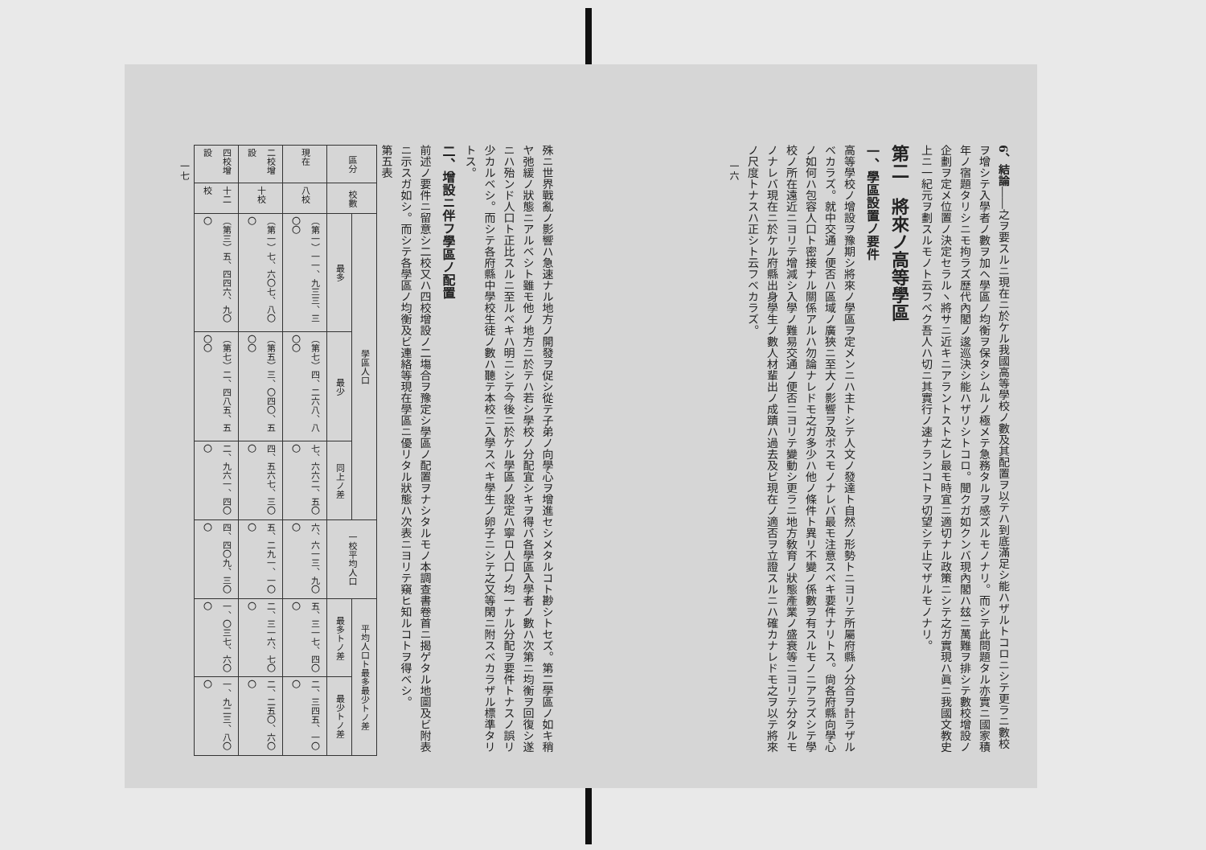6、結論――之ヲ要スルニ現在ニ於ケル我國高等學校ノ數及其配置ヲ以テハ到底滿足シ能ハザルトコロニシテ更ラニ數校ヲ增シテ入學者ノ數ヲ加ヘ學區ノ均衡ヲ保タシムルノ極メテ急務タルヲ感ズルモノナリ。而シテ此問題タル亦實ニ國家積年ノ宿題タリシニモ拘ラズ歷代內閣ノ逡巡決シ能ハザリシトコロ。聞クガ如クンバ現內閣ハ玆ニ萬難ヲ排シテ數校增設ノ企劃ヲ定メ位置ノ決定セラルヽ將サニ近キニアラントスト之レ最モ時宜ニ適切ナル政策ニシテ之ガ實現ハ眞ニ我國文教史上ニ一紀元ヲ劃スルモノト云フベク吾人ハ切ニ其實行ノ速ナランコトヲ切望シテ止マザルモノナリ。
第二　將來ノ高等學區
一、學區設置ノ要件
高等學校ノ增設ヲ豫期シ將來ノ學區ヲ定メンニハ主トシテ人文ノ發達ト自然ノ形勢トニヨリテ所屬府縣ノ分合ヲ計ラザルベカラズ。就中交通ノ便否ハ區域ノ廣狹ニ至大ノ影響ヲ及ボスモノナレバ最モ注意スベキ要件ナリトス。尙各府縣向學心ノ如何ハ包容人口ト密接ナル關係アルハ勿論ナレドモ之ガ多少ハ他ノ條件ト異リ不變ノ係數ヲ有スルモノニアラズシテ學校ノ所在遠近ニヨリテ增減シ入學ノ難易交通ノ便否ニヨリテ變動シ更ラニ地方敎育ノ狀態產業ノ盛衰等ニヨリテ分タルモノナレバ現在ニ於ケル府縣出身學生ノ數人材輩出ノ成蹟ハ過去及ビ現在ノ適否ヲ立證スルニハ確カナレドモ之ヲ以テ將來ノ尺度トナスハ正シト云フベカラズ。
一六
殊ニ世界戰亂ノ影響ハ急速ナル地方ノ開發ヲ促シ從テ子弟ノ向學心ヲ增進セシメタルコト尠シトセズ。第二學區ノ如キ稍ヤ弛緩ノ狀態ニアルベシト雖モ他ノ地方ニ於テハ若シ學校ノ分配宜シキヲ得バ各學區入學者ノ數ハ次第ニ均衡ヲ回復シ遂ニハ殆ンド人口ト正比スルニ至ルベキハ明ニシテ今後ニ於ケル學區ノ設定ハ寧ロ人口ノ均一ナル分配ヲ要件トナスノ誤リ少カルベシ。而シテ各府縣中學校生徒ノ數ハ聽テ本校ニ入學スベキ學生ノ卵子ニシテ之又等閑ニ附スベカラザル標準タリトス。
二、增設ニ伴フ學區ノ配置
前述ノ要件ニ留意シ二校又ハ四校增設ノ二塲合ヲ豫定シ學區ノ配置ヲナシタルモノ本調查書卷首ニ揭ゲタル地圖及ビ附表ニ示スガ如シ。而シテ各學區ノ均衡及ビ連絡等現在學區ニ優リタル狀態ハ次表ニヨリテ窺ヒ知ルコトヲ得ベシ。
第五表
| 區分 | 校數 | 學區人口 | | | 一校平均人口 | 平均人口ト最多最少トノ差 | |
| --- | --- | --- | --- | --- | --- | --- | --- |
| | | 最多 | 最少 | 同上ノ差 | | 最多トノ差 | 最少トノ差 |
| 現在 | 八校 | （第一）一一、九三三、三〇〇 | （第七）四、二六八、八〇〇 | 七、六六二、五〇〇 | 六、六一三、九〇〇 | 五、三一七、四〇〇 | 二、三四五、一〇〇 |
| 二校增設 | 十校 | （第一）七、六〇七、八〇〇 | （第五）三、〇四〇、五〇〇 | 四、五六七、三〇〇 | 五、二九一、一〇〇 | 二、三一六、七〇〇 | 二、二五〇、六〇〇 |
| 四校增設 | 十二校 | （第三）五、四四六、九〇〇 | （第七）二、四八五、五〇〇 | 二、九六一、四〇〇 | 四、四〇九、三〇〇 | 一、〇三七、六〇〇 | 一、九二三、八〇〇 |
一七